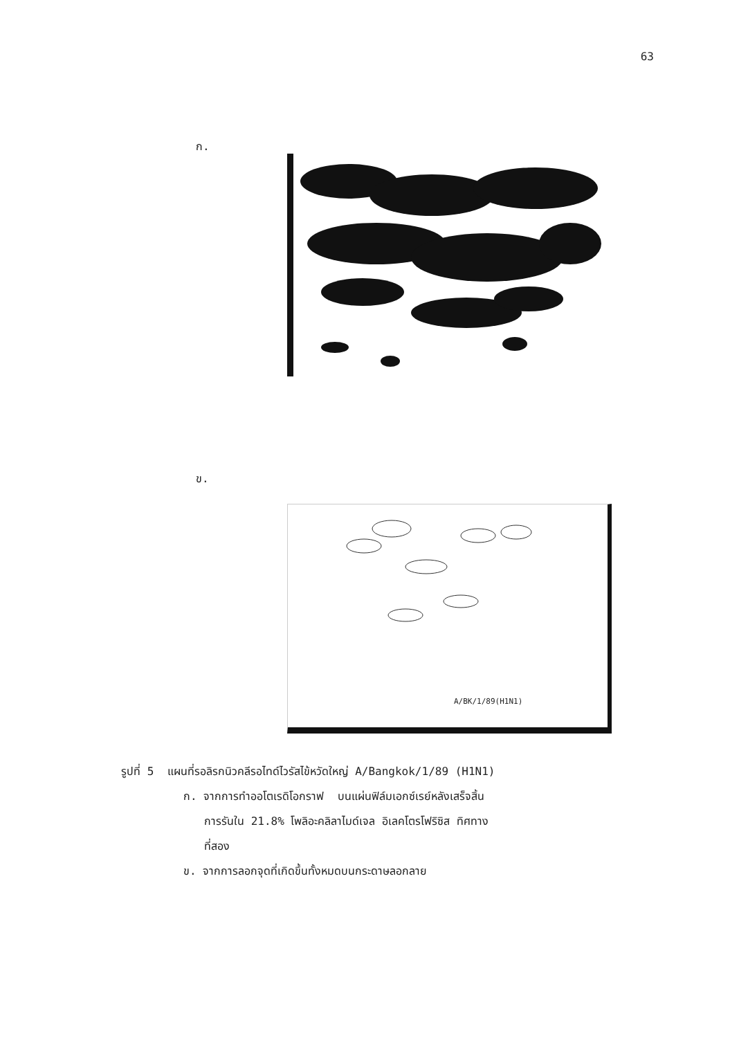63
ก.
ข.
A/BK/1/89(H1N1)
รูปที่ 5 แผนที่รอลิรกนิวคลีรอไทด์ไวรัสไข้หวัดใหญ่ A/Bangkok/1/89 (H1N1)
ก. จากการทำออโตเรดิโอกราฟ บนแผ่นฟิล์มเอกซ์เรย์หลังเสร็จสิ้น
การรันใน 21.8% โพลิอะคลิลาไมด์เจล อิเลคโตรโฟริซิส ทิศทาง
ที่สอง
ข. จากการลอกจุดที่เกิดขึ้นทั้งหมดบนกระดาษลอกลาย